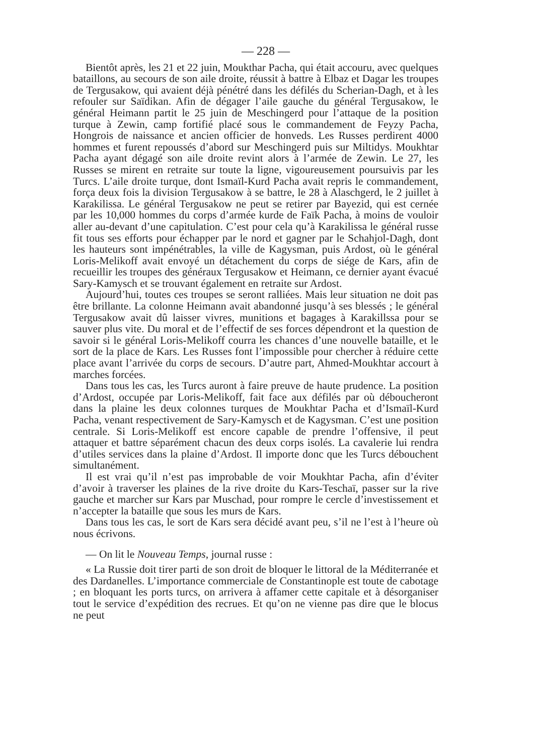— 228 —
Bientôt après, les 21 et 22 juin, Moukthar Pacha, qui était accouru, avec quelques bataillons, au secours de son aile droite, réussit à battre à Elbaz et Dagar les troupes de Tergusakow, qui avaient déjà pénétré dans les défilés du Scherian-Dagh, et à les refouler sur Saïdikan. Afin de dégager l’aile gauche du général Tergusakow, le général Heimann partit le 25 juin de Meschingerd pour l’attaque de la position turque à Zewin, camp fortifié placé sous le commandement de Feyzy Pacha, Hongrois de naissance et ancien officier de honveds. Les Russes perdirent 4000 hommes et furent repoussés d’abord sur Meschingerd puis sur Miltidys. Moukhtar Pacha ayant dégagé son aile droite revint alors à l’armée de Zewin. Le 27, les Russes se mirent en retraite sur toute la ligne, vigoureusement poursuivis par les Turcs. L’aile droite turque, dont Ismaïl-Kurd Pacha avait repris le commandement, força deux fois la division Tergusakow à se battre, le 28 à Alaschgerd, le 2 juillet à Karakilissa. Le général Tergusakow ne peut se retirer par Bayezid, qui est cernée par les 10,000 hommes du corps d’armée kurde de Faïk Pacha, à moins de vouloir aller au-devant d’une capitulation. C’est pour cela qu’à Karakilissa le général russe fit tous ses efforts pour échapper par le nord et gagner par le Schahjol-Dagh, dont les hauteurs sont impénétrables, la ville de Kagysman, puis Ardost, où le général Loris-Melikoff avait envoyé un détachement du corps de siége de Kars, afin de recueillir les troupes des généraux Tergusakow et Heimann, ce dernier ayant évacué Sary-Kamysch et se trouvant également en retraite sur Ardost.
Aujourd’hui, toutes ces troupes se seront ralliées. Mais leur situation ne doit pas être brillante. La colonne Heimann avait abandonné jusqu’à ses blessés ; le général Tergusakow avait dû laisser vivres, munitions et bagages à Karakillssa pour se sauver plus vite. Du moral et de l’effectif de ses forces dépendront et la question de savoir si le général Loris-Melikoff courra les chances d’une nouvelle bataille, et le sort de la place de Kars. Les Russes font l’impossible pour chercher à réduire cette place avant l’arrivée du corps de secours. D’autre part, Ahmed-Moukhtar accourt à marches forcées.
Dans tous les cas, les Turcs auront à faire preuve de haute prudence. La position d’Ardost, occupée par Loris-Melikoff, fait face aux défilés par où déboucheront dans la plaine les deux colonnes turques de Moukhtar Pacha et d’Ismaïl-Kurd Pacha, venant respectivement de Sary-Kamysch et de Kagysman. C’est une position centrale. Si Loris-Melikoff est encore capable de prendre l’offensive, il peut attaquer et battre séparément chacun des deux corps isolés. La cavalerie lui rendra d’utiles services dans la plaine d’Ardost. Il importe donc que les Turcs débouchent simultanément.
Il est vrai qu’il n’est pas improbable de voir Moukhtar Pacha, afin d’éviter d’avoir à traverser les plaines de la rive droite du Kars-Teschaï, passer sur la rive gauche et marcher sur Kars par Muschad, pour rompre le cercle d’investissement et n’accepter la bataille que sous les murs de Kars.
Dans tous les cas, le sort de Kars sera décidé avant peu, s’il ne l’est à l’heure où nous écrivons.
— On lit le Nouveau Temps, journal russe :
« La Russie doit tirer parti de son droit de bloquer le littoral de la Méditerranée et des Dardanelles. L’importance commerciale de Constantinople est toute de cabotage ; en bloquant les ports turcs, on arrivera à affamer cette capitale et à désorganiser tout le service d’expédition des recrues. Et qu’on ne vienne pas dire que le blocus ne peut